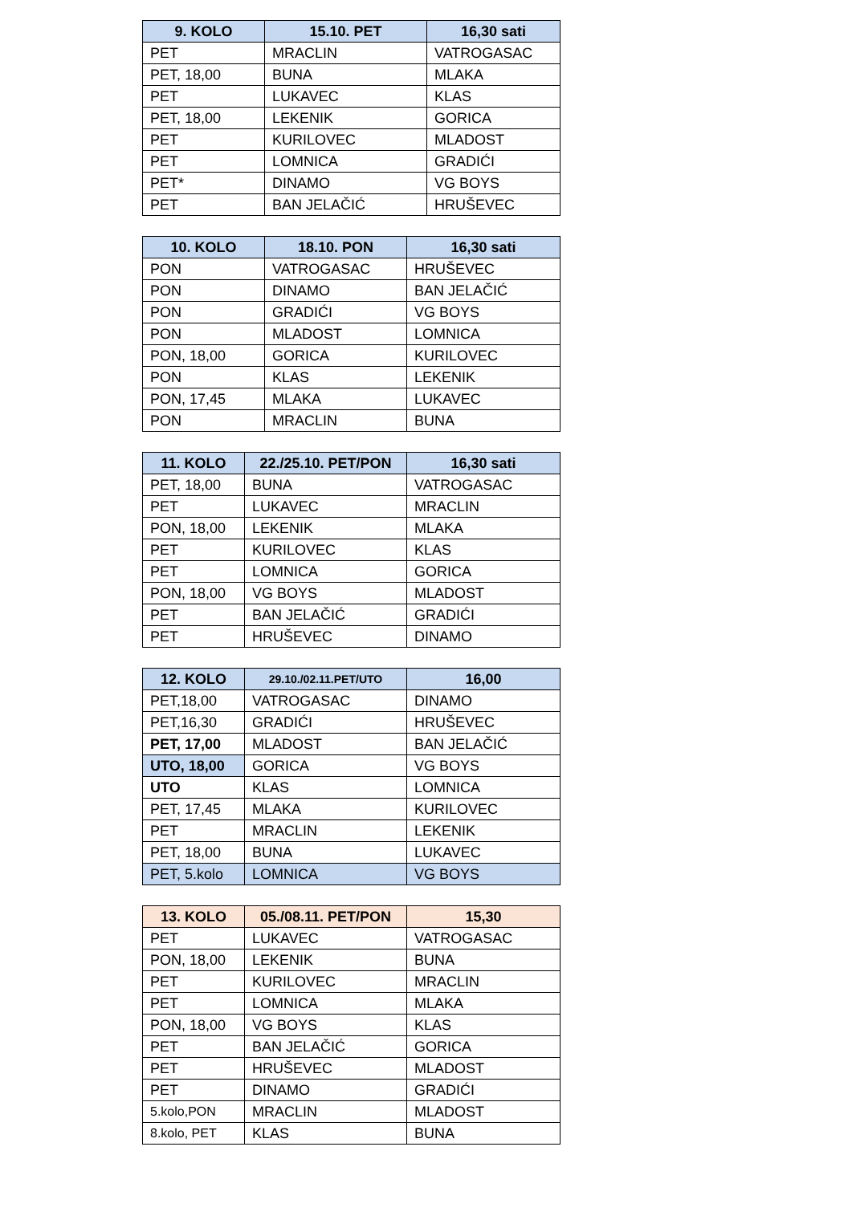| 9. KOLO | 15.10. PET | 16,30 sati |
| --- | --- | --- |
| PET | MRACLIN | VATROGASAC |
| PET, 18,00 | BUNA | MLAKA |
| PET | LUKAVEC | KLAS |
| PET, 18,00 | LEKENIK | GORICA |
| PET | KURILOVEC | MLADOST |
| PET | LOMNICA | GRADIĆI |
| PET* | DINAMO | VG BOYS |
| PET | BAN JELAČIĆ | HRUŠEVEC |
| 10. KOLO | 18.10. PON | 16,30 sati |
| --- | --- | --- |
| PON | VATROGASAC | HRUŠEVEC |
| PON | DINAMO | BAN JELAČIĆ |
| PON | GRADIĆI | VG BOYS |
| PON | MLADOST | LOMNICA |
| PON, 18,00 | GORICA | KURILOVEC |
| PON | KLAS | LEKENIK |
| PON, 17,45 | MLAKA | LUKAVEC |
| PON | MRACLIN | BUNA |
| 11. KOLO | 22./25.10. PET/PON | 16,30 sati |
| --- | --- | --- |
| PET, 18,00 | BUNA | VATROGASAC |
| PET | LUKAVEC | MRACLIN |
| PON, 18,00 | LEKENIK | MLAKA |
| PET | KURILOVEC | KLAS |
| PET | LOMNICA | GORICA |
| PON, 18,00 | VG BOYS | MLADOST |
| PET | BAN JELAČIĆ | GRADIĆI |
| PET | HRUŠEVEC | DINAMO |
| 12. KOLO | 29.10./02.11.PET/UTO | 16,00 |
| --- | --- | --- |
| PET,18,00 | VATROGASAC | DINAMO |
| PET,16,30 | GRADIĆI | HRUŠEVEC |
| PET, 17,00 | MLADOST | BAN JELAČIĆ |
| UTO, 18,00 | GORICA | VG BOYS |
| UTO | KLAS | LOMNICA |
| PET, 17,45 | MLAKA | KURILOVEC |
| PET | MRACLIN | LEKENIK |
| PET, 18,00 | BUNA | LUKAVEC |
| PET, 5.kolo | LOMNICA | VG BOYS |
| 13. KOLO | 05./08.11. PET/PON | 15,30 |
| --- | --- | --- |
| PET | LUKAVEC | VATROGASAC |
| PON, 18,00 | LEKENIK | BUNA |
| PET | KURILOVEC | MRACLIN |
| PET | LOMNICA | MLAKA |
| PON, 18,00 | VG BOYS | KLAS |
| PET | BAN JELAČIĆ | GORICA |
| PET | HRUŠEVEC | MLADOST |
| PET | DINAMO | GRADIĆI |
| 5.kolo,PON | MRACLIN | MLADOST |
| 8.kolo, PET | KLAS | BUNA |